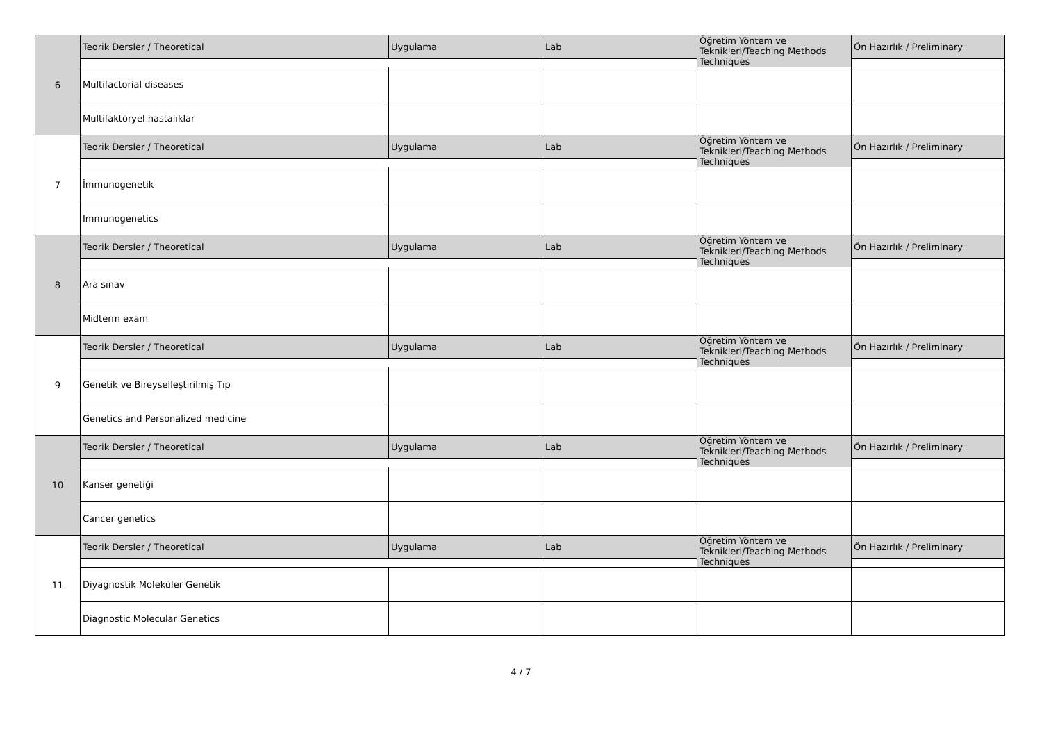| 6 | Teorik Dersler / Theoretical | Uygulama | Lab | Öğretim Yöntem ve Teknikleri/Teaching Methods Techniques | Ön Hazırlık / Preliminary |
| | Multifactorial diseases | | | | |
| | Multifaktöryel hastalıklar | | | | |
| 7 | Teorik Dersler / Theoretical | Uygulama | Lab | Öğretim Yöntem ve Teknikleri/Teaching Methods Techniques | Ön Hazırlık / Preliminary |
| | İmmunogenetik | | | | |
| | Immunogenetics | | | | |
| 8 | Teorik Dersler / Theoretical | Uygulama | Lab | Öğretim Yöntem ve Teknikleri/Teaching Methods Techniques | Ön Hazırlık / Preliminary |
| | Ara sınav | | | | |
| | Midterm exam | | | | |
| 9 | Teorik Dersler / Theoretical | Uygulama | Lab | Öğretim Yöntem ve Teknikleri/Teaching Methods Techniques | Ön Hazırlık / Preliminary |
| | Genetik ve Bireyselleştirilmiş Tıp | | | | |
| | Genetics and Personalized medicine | | | | |
| 10 | Teorik Dersler / Theoretical | Uygulama | Lab | Öğretim Yöntem ve Teknikleri/Teaching Methods Techniques | Ön Hazırlık / Preliminary |
| | Kanser genetiği | | | | |
| | Cancer genetics | | | | |
| 11 | Teorik Dersler / Theoretical | Uygulama | Lab | Öğretim Yöntem ve Teknikleri/Teaching Methods Techniques | Ön Hazırlık / Preliminary |
| | Diyagnostik Moleküler Genetik | | | | |
| | Diagnostic Molecular Genetics | | | | |
4 / 7